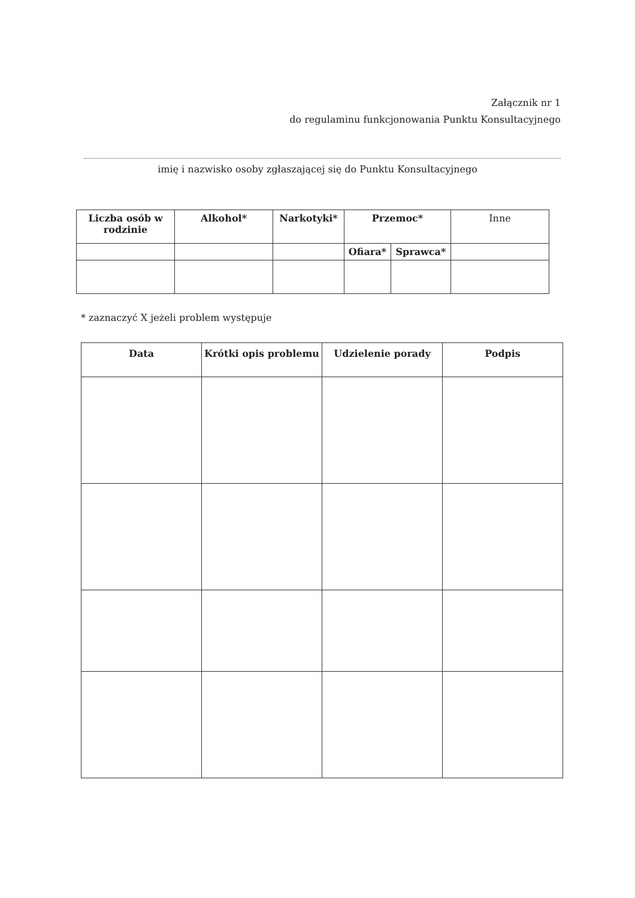Załącznik nr 1
do regulaminu funkcjonowania Punktu Konsultacyjnego
imię i nazwisko osoby zgłaszającej się do Punktu Konsultacyjnego
| Liczba osób w rodzinie | Alkohol* | Narkotyki* | Przemoc* | | Inne |
| | | | Ofiara* | Sprawca* | |
* zaznaczyć X jeżeli problem występuje
| Data | Krótki opis problemu | Udzielenie porady | Podpis |
| --- | --- | --- | --- |